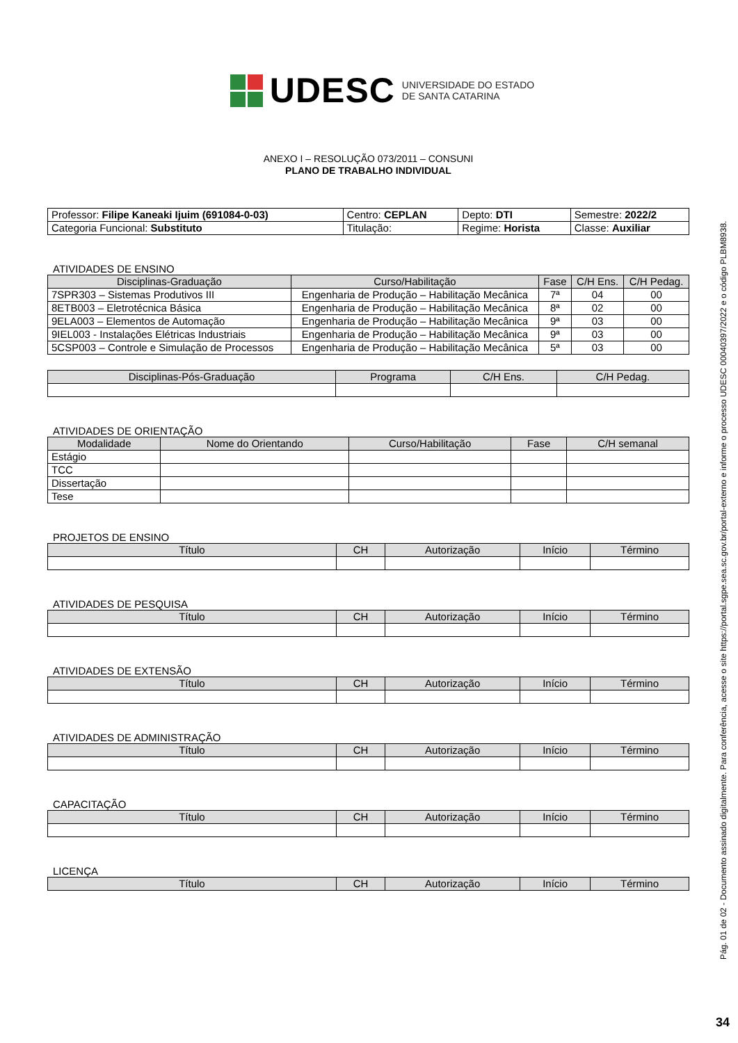UDESC UNIVERSIDADE DO ESTADO
DE SANTA CATARINA
ANEXO I – RESOLUÇÃO 073/2011 – CONSUNI
PLANO DE TRABALHO INDIVIDUAL
| Professor: Filipe Kaneaki Ijuim (691084-0-03) | Centro: CEPLAN | Depto: DTI | Semestre: 2022/2 |
| Categoria Funcional: Substituto | Titulação: | Regime: Horista | Classe: Auxiliar |
ATIVIDADES DE ENSINO
| Disciplinas-Graduação | Curso/Habilitação | Fase | C/H Ens. | C/H Pedag. |
| --- | --- | --- | --- | --- |
| 7SPR303 – Sistemas Produtivos III | Engenharia de Produção – Habilitação Mecânica | 7ª | 04 | 00 |
| 8ETB003 – Eletrotécnica Básica | Engenharia de Produção – Habilitação Mecânica | 8ª | 02 | 00 |
| 9ELA003 – Elementos de Automação | Engenharia de Produção – Habilitação Mecânica | 9ª | 03 | 00 |
| 9IEL003 - Instalações Elétricas Industriais | Engenharia de Produção – Habilitação Mecânica | 9ª | 03 | 00 |
| 5CSP003 – Controle e Simulação de Processos | Engenharia de Produção – Habilitação Mecânica | 5ª | 03 | 00 |
| Disciplinas-Pós-Graduação | Programa | C/H Ens. | C/H Pedag. |
| --- | --- | --- | --- |
ATIVIDADES DE ORIENTAÇÃO
| Modalidade | Nome do Orientando | Curso/Habilitação | Fase | C/H semanal |
| --- | --- | --- | --- | --- |
| Estágio | | | | |
| TCC | | | | |
| Dissertação | | | | |
| Tese | | | | |
PROJETOS DE ENSINO
| Título | CH | Autorização | Início | Término |
| --- | --- | --- | --- | --- |
ATIVIDADES DE PESQUISA
| Título | CH | Autorização | Início | Término |
| --- | --- | --- | --- | --- |
ATIVIDADES DE EXTENSÃO
| Título | CH | Autorização | Início | Término |
| --- | --- | --- | --- | --- |
ATIVIDADES DE ADMINISTRAÇÃO
| Título | CH | Autorização | Início | Término |
| --- | --- | --- | --- | --- |
CAPACITAÇÃO
| Título | CH | Autorização | Início | Término |
| --- | --- | --- | --- | --- |
LICENÇA
| Título | CH | Autorização | Início | Término |
| --- | --- | --- | --- | --- |
Pág. 01 de 02 - Documento assinado digitalmente. Para conferência, acesse o site https://portal.sgpe.sea.sc.gov.br/portal-externo e informe o processo UDESC 00040397/2022 e o código PLBM8938.
34